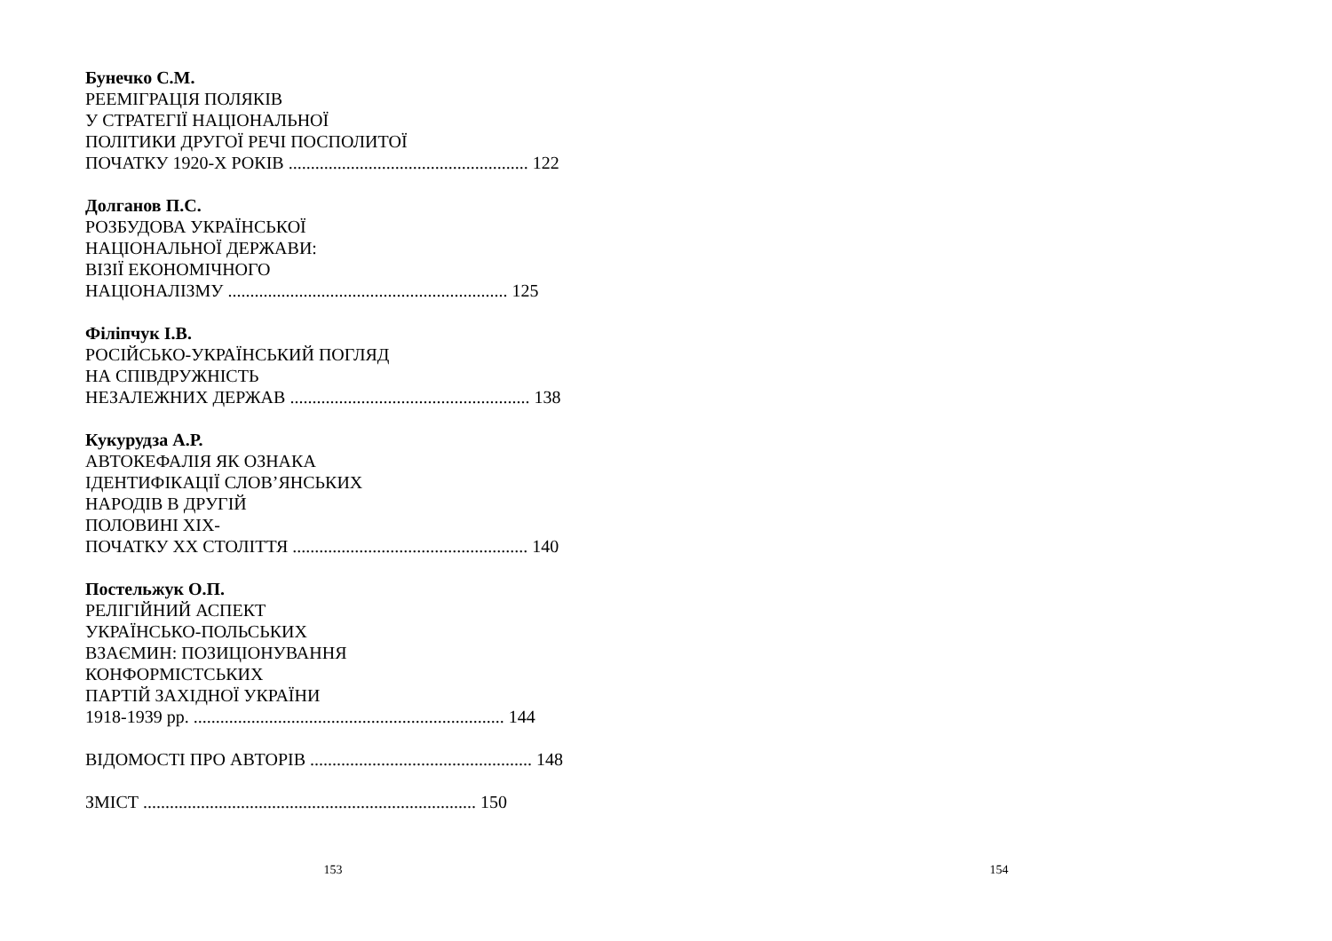Бунечко С.М.
РЕЕМІГРАЦІЯ ПОЛЯКІВ
У СТРАТЕГІЇ НАЦІОНАЛЬНОЇ
ПОЛІТИКИ ДРУГОЇ РЕЧІ ПОСПОЛИТОЇ
ПОЧАТКУ 1920-Х РОКІВ ...................................................... 122
Долганов П.С.
РОЗБУДОВА УКРАЇНСЬКОЇ
НАЦІОНАЛЬНОЇ ДЕРЖАВИ:
ВІЗІЇ ЕКОНОМІЧНОГО
НАЦІОНАЛІЗМУ ............................................................... 125
Філіпчук І.В.
РОСІЙСЬКО-УКРАЇНСЬКИЙ ПОГЛЯД
НА СПІВДРУЖНІСТЬ
НЕЗАЛЕЖНИХ ДЕРЖАВ ...................................................... 138
Кукурудза А.Р.
АВТОКЕФАЛІЯ ЯК ОЗНАКА
ІДЕНТИФІКАЦІЇ СЛОВ’ЯНСЬКИХ
НАРОДІВ В ДРУГІЙ
ПОЛОВИНІ ХІХ-
ПОЧАТКУ ХХ СТОЛІТТЯ ..................................................... 140
Постельжук О.П.
РЕЛІГІЙНИЙ АСПЕКТ
УКРАЇНСЬКО-ПОЛЬСЬКИХ
ВЗАЄМИН: ПОЗИЦІОНУВАННЯ
КОНФОРМІСТСЬКИХ
ПАРТІЙ ЗАХІДНОЇ УКРАЇНИ
1918-1939 рр. ...................................................................... 144
ВІДОМОСТІ ПРО АВТОРІВ .................................................. 148
ЗМІСТ ........................................................................... 150
153
154